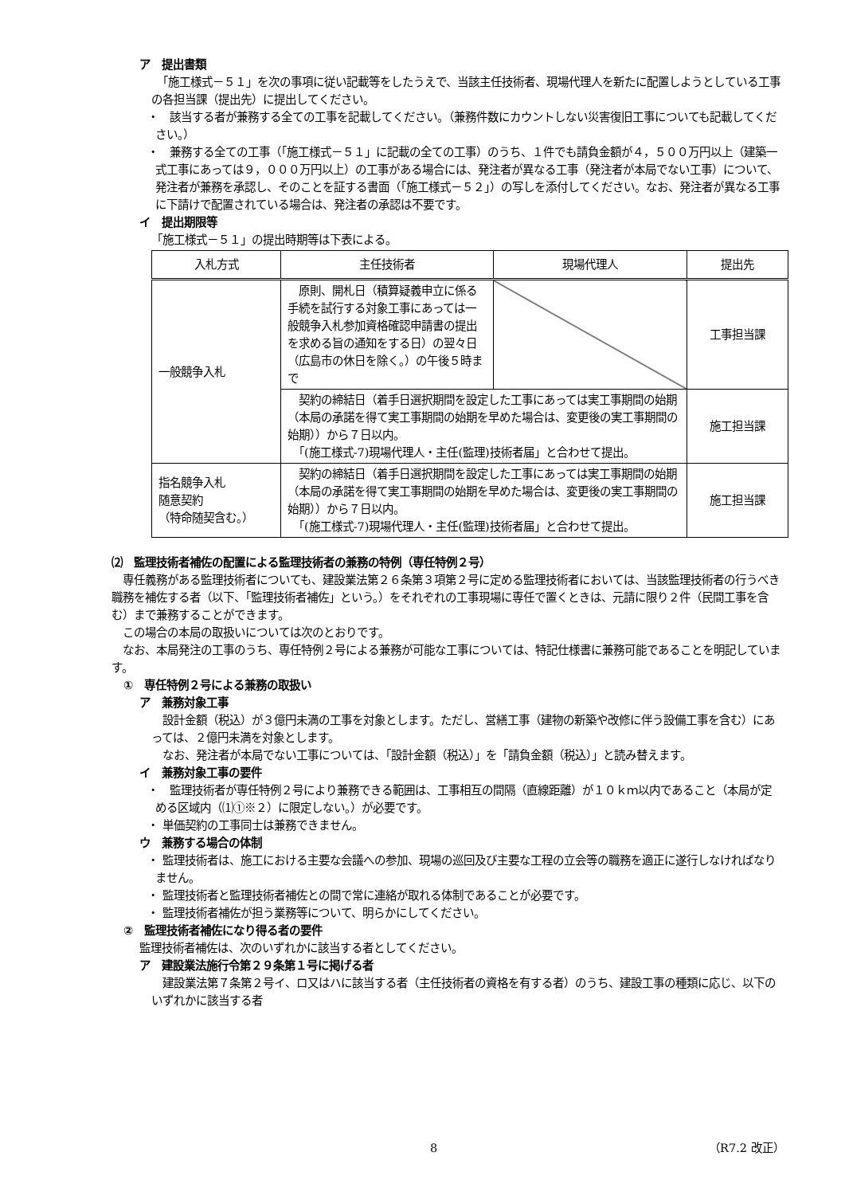ア　提出書類
　「施工様式－５１」を次の事項に従い記載等をしたうえで、当該主任技術者、現場代理人を新たに配置しようとしている工事の各担当課（提出先）に提出してください。
・　該当する者が兼務する全ての工事を記載してください。（兼務件数にカウントしない災害復旧工事についても記載してください。）
・　兼務する全ての工事（「施工様式－５１」に記載の全ての工事）のうち、１件でも請負金額が４，５００万円以上（建築一式工事にあっては９，０００万円以上）の工事がある場合には、発注者が異なる工事（発注者が本局でない工事）について、発注者が兼務を承認し、そのことを証する書面（「施工様式－５２」）の写しを添付してください。なお、発注者が異なる工事に下請けで配置されている場合は、発注者の承認は不要です。
イ　提出期限等
「施工様式－５１」の提出時期等は下表による。
| 入札方式 | 主任技術者 | 現場代理人 | 提出先 |
| --- | --- | --- | --- |
| 一般競争入札 | 原則、開札日（積算疑義申立に係る手続を試行する対象工事にあっては一般競争入札参加資格確認申請書の提出を求める旨の通知をする日）の翌々日（広島市の休日を除く。）の午後５時まで | | 工事担当課 |
| | 契約の締結日（着手日選択期間を設定した工事にあっては実工事期間の始期（本局の承諾を得て実工事期間の始期を早めた場合は、変更後の実工事期間の始期））から７日以内。 「(施工様式-7)現場代理人・主任(監理)技術者届」と合わせて提出。 | | 施工担当課 |
| 指名競争入札 随意契約 （特命随契含む。） | 契約の締結日（着手日選択期間を設定した工事にあっては実工事期間の始期（本局の承諾を得て実工事期間の始期を早めた場合は、変更後の実工事期間の始期））から７日以内。 「(施工様式-7)現場代理人・主任(監理)技術者届」と合わせて提出。 | | 施工担当課 |
⑵　監理技術者補佐の配置による監理技術者の兼務の特例（専任特例２号）
　専任義務がある監理技術者についても、建設業法第２６条第３項第２号に定める監理技術者においては、当該監理技術者の行うべき職務を補佐する者（以下、「監理技術者補佐」という。）をそれぞれの工事現場に専任で置くときは、元請に限り２件（民間工事を含む）まで兼務することができます。
　この場合の本局の取扱いについては次のとおりです。
　なお、本局発注の工事のうち、専任特例２号による兼務が可能な工事については、特記仕様書に兼務可能であることを明記しています。
①　専任特例２号による兼務の取扱い
ア　兼務対象工事
　設計金額（税込）が３億円未満の工事を対象とします。ただし、営繕工事（建物の新築や改修に伴う設備工事を含む）にあっては、２億円未満を対象とします。
　なお、発注者が本局でない工事については、「設計金額（税込）」を「請負金額（税込）」と読み替えます。
イ　兼務対象工事の要件
・　監理技術者が専任特例２号により兼務できる範囲は、工事相互の間隔（直線距離）が１０ｋｍ以内であること（本局が定める区域内（⑴①※２）に限定しない。）が必要です。
・ 単価契約の工事同士は兼務できません。
ウ　兼務する場合の体制
・ 監理技術者は、施工における主要な会議への参加、現場の巡回及び主要な工程の立会等の職務を適正に遂行しなければなりません。
・ 監理技術者と監理技術者補佐との間で常に連絡が取れる体制であることが必要です。
・ 監理技術者補佐が担う業務等について、明らかにしてください。
②　監理技術者補佐になり得る者の要件
監理技術者補佐は、次のいずれかに該当する者としてください。
ア　建設業法施行令第２９条第１号に掲げる者
　建設業法第７条第２号イ、ロ又はハに該当する者（主任技術者の資格を有する者）のうち、建設工事の種類に応じ、以下のいずれかに該当する者
8 （R7.2 改正）